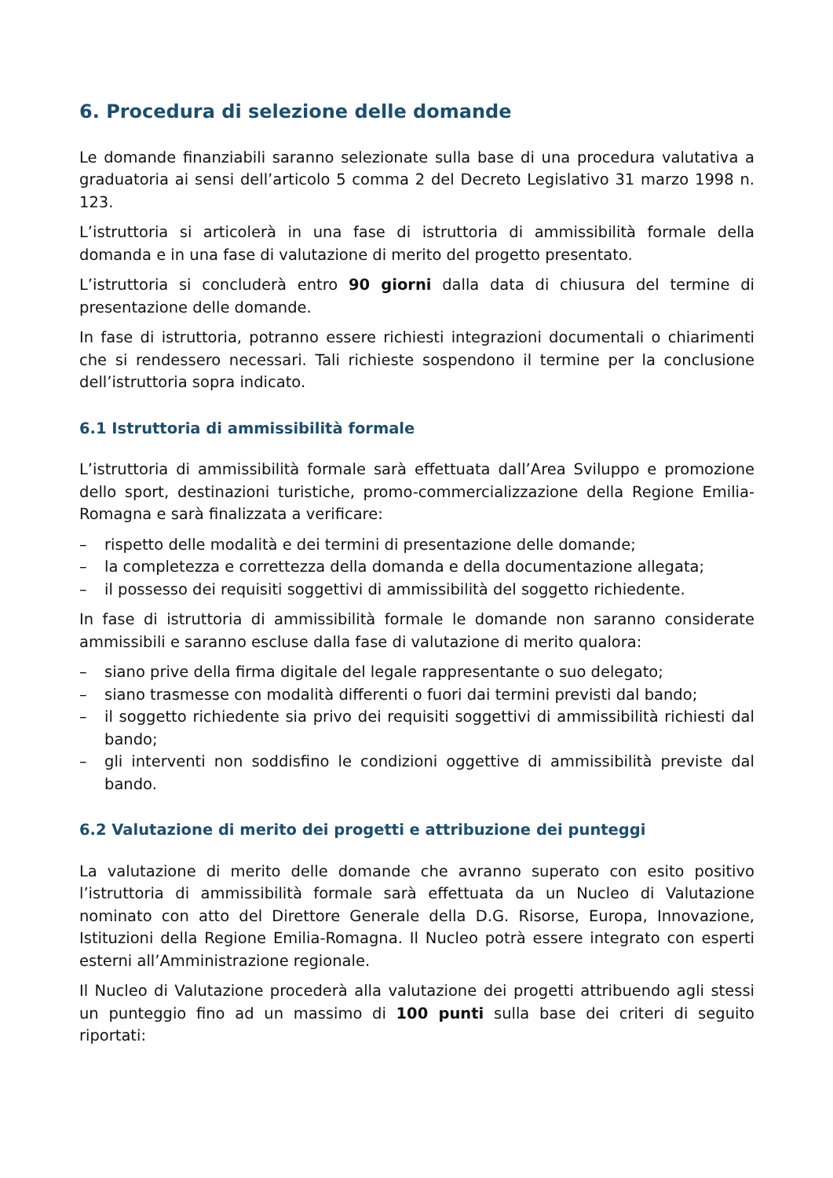6. Procedura di selezione delle domande
Le domande finanziabili saranno selezionate sulla base di una procedura valutativa a graduatoria ai sensi dell’articolo 5 comma 2 del Decreto Legislativo 31 marzo 1998 n. 123.
L’istruttoria si articolerà in una fase di istruttoria di ammissibilità formale della domanda e in una fase di valutazione di merito del progetto presentato.
L’istruttoria si concluderà entro 90 giorni dalla data di chiusura del termine di presentazione delle domande.
In fase di istruttoria, potranno essere richiesti integrazioni documentali o chiarimenti che si rendessero necessari. Tali richieste sospendono il termine per la conclusione dell’istruttoria sopra indicato.
6.1 Istruttoria di ammissibilità formale
L’istruttoria di ammissibilità formale sarà effettuata dall’Area Sviluppo e promozione dello sport, destinazioni turistiche, promo-commercializzazione della Regione Emilia-Romagna e sarà finalizzata a verificare:
– rispetto delle modalità e dei termini di presentazione delle domande;
– la completezza e correttezza della domanda e della documentazione allegata;
– il possesso dei requisiti soggettivi di ammissibilità del soggetto richiedente.
In fase di istruttoria di ammissibilità formale le domande non saranno considerate ammissibili e saranno escluse dalla fase di valutazione di merito qualora:
– siano prive della firma digitale del legale rappresentante o suo delegato;
– siano trasmesse con modalità differenti o fuori dai termini previsti dal bando;
– il soggetto richiedente sia privo dei requisiti soggettivi di ammissibilità richiesti dal bando;
– gli interventi non soddisfino le condizioni oggettive di ammissibilità previste dal bando.
6.2 Valutazione di merito dei progetti e attribuzione dei punteggi
La valutazione di merito delle domande che avranno superato con esito positivo l’istruttoria di ammissibilità formale sarà effettuata da un Nucleo di Valutazione nominato con atto del Direttore Generale della D.G. Risorse, Europa, Innovazione, Istituzioni della Regione Emilia-Romagna. Il Nucleo potrà essere integrato con esperti esterni all’Amministrazione regionale.
Il Nucleo di Valutazione procederà alla valutazione dei progetti attribuendo agli stessi un punteggio fino ad un massimo di 100 punti sulla base dei criteri di seguito riportati: